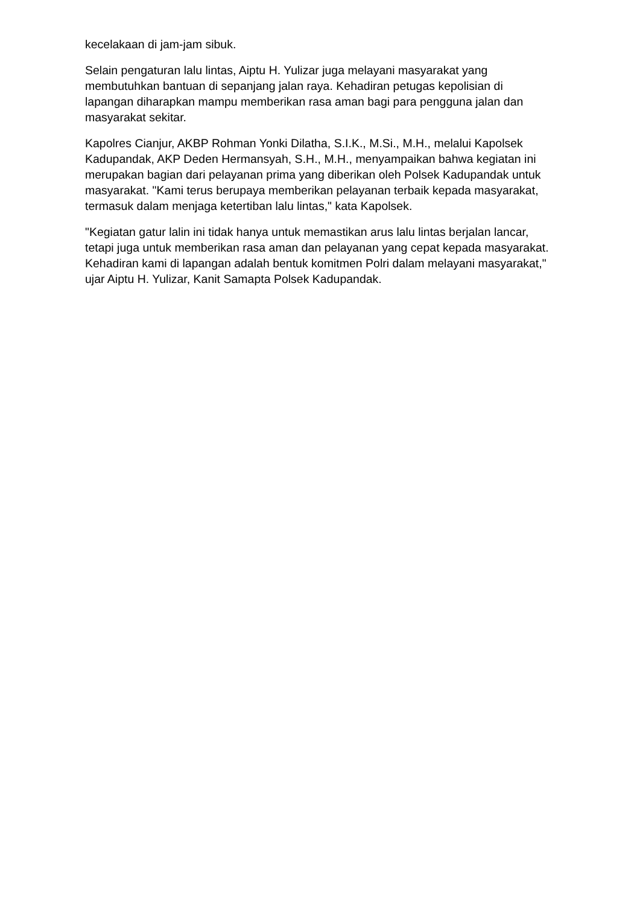kecelakaan di jam-jam sibuk.
Selain pengaturan lalu lintas, Aiptu H. Yulizar juga melayani masyarakat yang membutuhkan bantuan di sepanjang jalan raya. Kehadiran petugas kepolisian di lapangan diharapkan mampu memberikan rasa aman bagi para pengguna jalan dan masyarakat sekitar.
Kapolres Cianjur, AKBP Rohman Yonki Dilatha, S.I.K., M.Si., M.H., melalui Kapolsek Kadupandak, AKP Deden Hermansyah, S.H., M.H., menyampaikan bahwa kegiatan ini merupakan bagian dari pelayanan prima yang diberikan oleh Polsek Kadupandak untuk masyarakat. "Kami terus berupaya memberikan pelayanan terbaik kepada masyarakat, termasuk dalam menjaga ketertiban lalu lintas," kata Kapolsek.
"Kegiatan gatur lalin ini tidak hanya untuk memastikan arus lalu lintas berjalan lancar, tetapi juga untuk memberikan rasa aman dan pelayanan yang cepat kepada masyarakat. Kehadiran kami di lapangan adalah bentuk komitmen Polri dalam melayani masyarakat," ujar Aiptu H. Yulizar, Kanit Samapta Polsek Kadupandak.